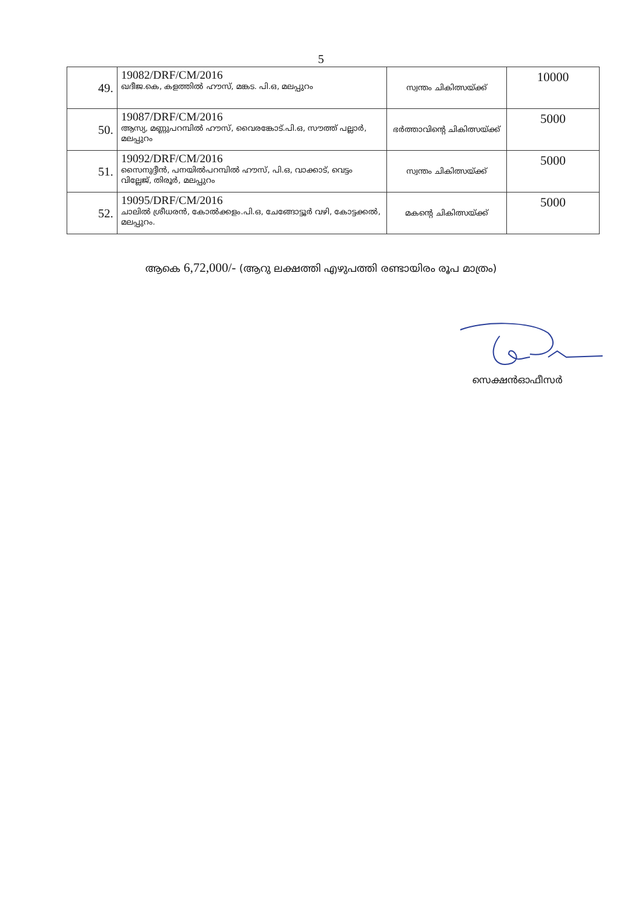5
| 49. | 19082/DRF/CM/2016 ഖദീജ.കെ, കളത്തിൽ ഹൗസ്, മങ്കട. പി.ഒ, മലപ്പുറം | സ്വന്തം ചികിത്സയ്ക്ക് | 10000 |
| 50. | 19087/DRF/CM/2016 ആസ്യ, മണ്ണുപറമ്പിൽ ഹൗസ്, വൈരങ്കോട്.പി.ഒ, സൗത്ത് പല്ലാർ, മലപ്പുറം | ഭർത്താവിന്റെ ചികിത്സയ്ക്ക് | 5000 |
| 51. | 19092/DRF/CM/2016 സൈനുദ്ദീൻ, പനയിൽപറമ്പിൽ ഹൗസ്, പി.ഒ, വാക്കാട്, വെട്ടം വില്ലേജ്, തിരൂർ, മലപ്പുറം | സ്വന്തം ചികിത്സയ്ക്ക് | 5000 |
| 52. | 19095/DRF/CM/2016 ചാലിൽ ശ്രീധരൻ, കോൽക്കളം.പി.ഒ, ചേങ്ങോട്ടൂർ വഴി, കോട്ടക്കൽ, മലപ്പുറം. | മകന്റെ ചികിത്സയ്ക്ക് | 5000 |
ആകെ 6,72,000/- (ആറു ലക്ഷത്തി എഴുപത്തി രണ്ടായിരം രൂപ മാത്രം)
സെക്ഷൻഓഫീസർ